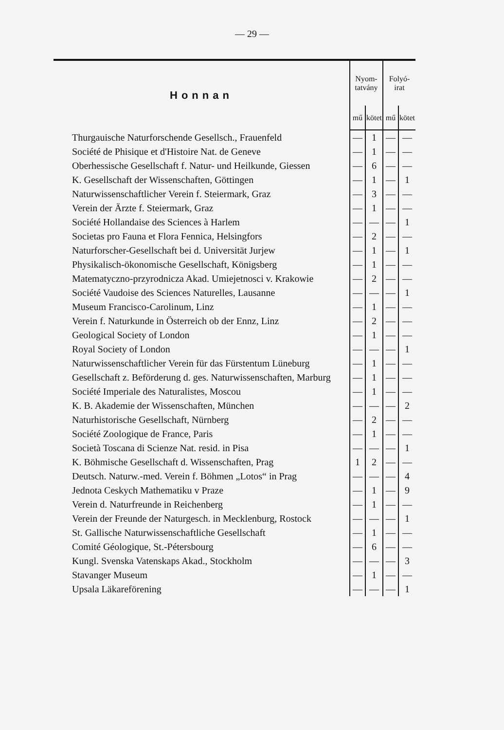— 29 —
| Honnan | Nyom- tatvány | | Folyó- irat | |
| --- | --- | --- | --- | --- |
| | mű | kötet | mű | kötet |
| Thurgauische Naturforschende Gesellsch., Frauenfeld | — | 1 | — | — |
| Société de Phisique et d'Histoire Nat. de Geneve | — | 1 | — | — |
| Oberhessische Gesellschaft f. Natur- und Heilkunde, Giessen | — | 6 | — | — |
| K. Gesellschaft der Wissenschaften, Göttingen | — | 1 | — | 1 |
| Naturwissenschaftlicher Verein f. Steiermark, Graz | — | 3 | — | — |
| Verein der Ärzte f. Steiermark, Graz | — | 1 | — | — |
| Société Hollandaise des Sciences à Harlem | — | — | — | 1 |
| Societas pro Fauna et Flora Fennica, Helsingfors | — | 2 | — | — |
| Naturforscher-Gesellschaft bei d. Universität Jurjew | — | 1 | — | 1 |
| Physikalisch-ökonomische Gesellschaft, Königsberg | — | 1 | — | — |
| Matematyczno-przyrodnicza Akad. Umiejetnosci v. Krakowie | — | 2 | — | — |
| Société Vaudoise des Sciences Naturelles, Lausanne | — | — | — | 1 |
| Museum Francisco-Carolinum, Linz | — | 1 | — | — |
| Verein f. Naturkunde in Österreich ob der Ennz, Linz | — | 2 | — | — |
| Geological Society of London | — | 1 | — | — |
| Royal Society of London | — | — | — | 1 |
| Naturwissenschaftlicher Verein für das Fürstentum Lüneburg | — | 1 | — | — |
| Gesellschaft z. Beförderung d. ges. Naturwissenschaften, Marburg | — | 1 | — | — |
| Société Imperiale des Naturalistes, Moscou | — | 1 | — | — |
| K. B. Akademie der Wissenschaften, München | — | — | — | 2 |
| Naturhistorische Gesellschaft, Nürnberg | — | 2 | — | — |
| Société Zoologique de France, Paris | — | 1 | — | — |
| Società Toscana di Scienze Nat. resid. in Pisa | — | — | — | 1 |
| K. Böhmische Gesellschaft d. Wissenschaften, Prag | 1 | 2 | — | — |
| Deutsch. Naturw.-med. Verein f. Böhmen „Lotos“ in Prag | — | — | — | 4 |
| Jednota Ceskych Mathematiku v Praze | — | 1 | — | 9 |
| Verein d. Naturfreunde in Reichenberg | — | 1 | — | — |
| Verein der Freunde der Naturgesch. in Mecklenburg, Rostock | — | — | — | 1 |
| St. Gallische Naturwissenschaftliche Gesellschaft | — | 1 | — | — |
| Comité Géologique, St.-Pétersbourg | — | 6 | — | — |
| Kungl. Svenska Vatenskaps Akad., Stockholm | — | — | — | 3 |
| Stavanger Museum | — | 1 | — | — |
| Upsala Läkareförening | — | — | — | 1 |